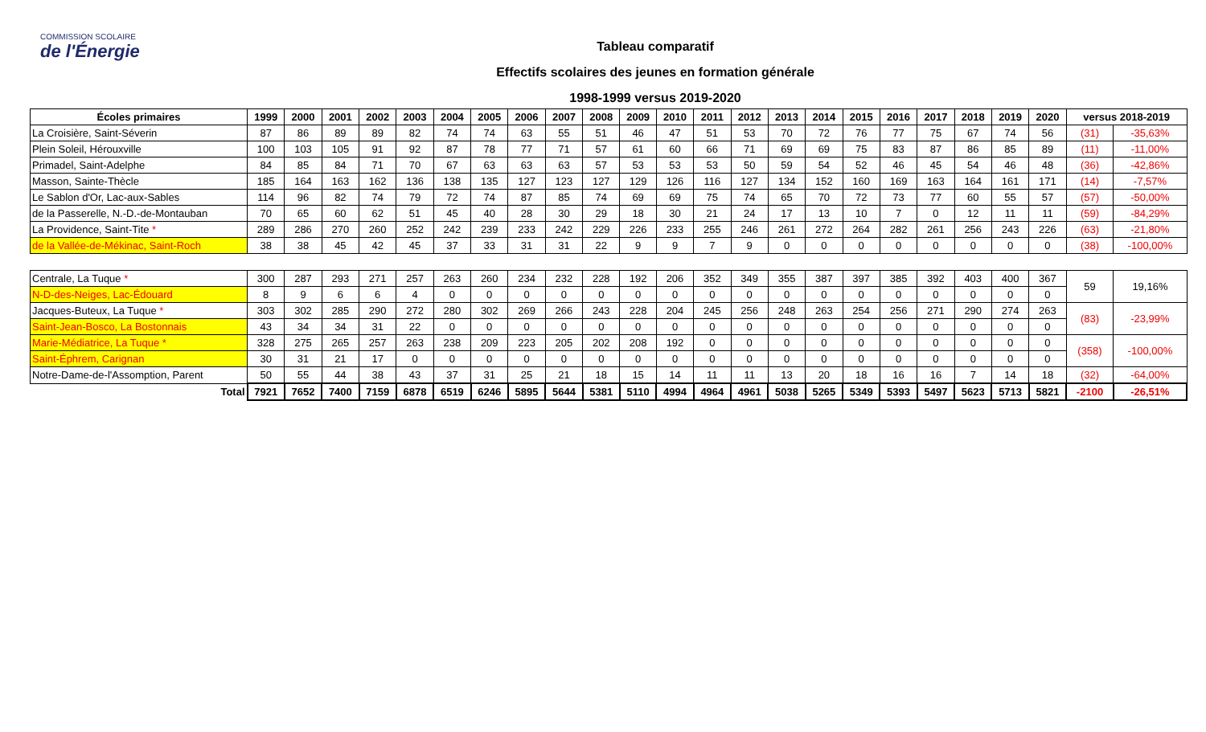COMMISSION SCOLAIRE
de l'Énergie
Tableau comparatif
Effectifs scolaires des jeunes en formation générale
1998-1999 versus 2019-2020
| Écoles primaires | 1999 | 2000 | 2001 | 2002 | 2003 | 2004 | 2005 | 2006 | 2007 | 2008 | 2009 | 2010 | 2011 | 2012 | 2013 | 2014 | 2015 | 2016 | 2017 | 2018 | 2019 | 2020 | versus 2018-2019 | |
| --- | --- | --- | --- | --- | --- | --- | --- | --- | --- | --- | --- | --- | --- | --- | --- | --- | --- | --- | --- | --- | --- | --- | --- | --- |
| La Croisière, Saint-Séverin | 87 | 86 | 89 | 89 | 82 | 74 | 74 | 63 | 55 | 51 | 46 | 47 | 51 | 53 | 70 | 72 | 76 | 77 | 75 | 67 | 74 | 56 | (31) | -35,63% |
| Plein Soleil, Hérouxville | 100 | 103 | 105 | 91 | 92 | 87 | 78 | 77 | 71 | 57 | 61 | 60 | 66 | 71 | 69 | 69 | 75 | 83 | 87 | 86 | 85 | 89 | (11) | -11,00% |
| Primadel, Saint-Adelphe | 84 | 85 | 84 | 71 | 70 | 67 | 63 | 63 | 63 | 57 | 53 | 53 | 53 | 50 | 59 | 54 | 52 | 46 | 45 | 54 | 46 | 48 | (36) | -42,86% |
| Masson, Sainte-Thècle | 185 | 164 | 163 | 162 | 136 | 138 | 135 | 127 | 123 | 127 | 129 | 126 | 116 | 127 | 134 | 152 | 160 | 169 | 163 | 164 | 161 | 171 | (14) | -7,57% |
| Le Sablon d'Or, Lac-aux-Sables | 114 | 96 | 82 | 74 | 79 | 72 | 74 | 87 | 85 | 74 | 69 | 69 | 75 | 74 | 65 | 70 | 72 | 73 | 77 | 60 | 55 | 57 | (57) | -50,00% |
| de la Passerelle, N.-D.-de-Montauban | 70 | 65 | 60 | 62 | 51 | 45 | 40 | 28 | 30 | 29 | 18 | 30 | 21 | 24 | 17 | 13 | 10 | 7 | 0 | 12 | 11 | 11 | (59) | -84,29% |
| La Providence, Saint-Tite * | 289 | 286 | 270 | 260 | 252 | 242 | 239 | 233 | 242 | 229 | 226 | 233 | 255 | 246 | 261 | 272 | 264 | 282 | 261 | 256 | 243 | 226 | (63) | -21,80% |
| de la Vallée-de-Mékinac, Saint-Roch | 38 | 38 | 45 | 42 | 45 | 37 | 33 | 31 | 31 | 22 | 9 | 9 | 7 | 9 | 0 | 0 | 0 | 0 | 0 | 0 | 0 | 0 | (38) | -100,00% |
| Centrale, La Tuque * | 300 | 287 | 293 | 271 | 257 | 263 | 260 | 234 | 232 | 228 | 192 | 206 | 352 | 349 | 355 | 387 | 397 | 385 | 392 | 403 | 400 | 367 | 59 | 19,16% |
| N-D-des-Neiges, Lac-Édouard | 8 | 9 | 6 | 6 | 4 | 0 | 0 | 0 | 0 | 0 | 0 | 0 | 0 | 0 | 0 | 0 | 0 | 0 | 0 | 0 | 0 | 0 | | |
| Jacques-Buteux, La Tuque * | 303 | 302 | 285 | 290 | 272 | 280 | 302 | 269 | 266 | 243 | 228 | 204 | 245 | 256 | 248 | 263 | 254 | 256 | 271 | 290 | 274 | 263 | (83) | -23,99% |
| Saint-Jean-Bosco, La Bostonnais | 43 | 34 | 34 | 31 | 22 | 0 | 0 | 0 | 0 | 0 | 0 | 0 | 0 | 0 | 0 | 0 | 0 | 0 | 0 | 0 | 0 | 0 | | |
| Marie-Médiatrice, La Tuque * | 328 | 275 | 265 | 257 | 263 | 238 | 209 | 223 | 205 | 202 | 208 | 192 | 0 | 0 | 0 | 0 | 0 | 0 | 0 | 0 | 0 | 0 | (358) | -100,00% |
| Saint-Éphrem, Carignan | 30 | 31 | 21 | 17 | 0 | 0 | 0 | 0 | 0 | 0 | 0 | 0 | 0 | 0 | 0 | 0 | 0 | 0 | 0 | 0 | 0 | 0 | | |
| Notre-Dame-de-l'Assomption, Parent | 50 | 55 | 44 | 38 | 43 | 37 | 31 | 25 | 21 | 18 | 15 | 14 | 11 | 11 | 13 | 20 | 18 | 16 | 16 | 7 | 14 | 18 | (32) | -64,00% |
| Total | 7921 | 7652 | 7400 | 7159 | 6878 | 6519 | 6246 | 5895 | 5644 | 5381 | 5110 | 4994 | 4964 | 4961 | 5038 | 5265 | 5349 | 5393 | 5497 | 5623 | 5713 | 5821 | -2100 | -26,51% |